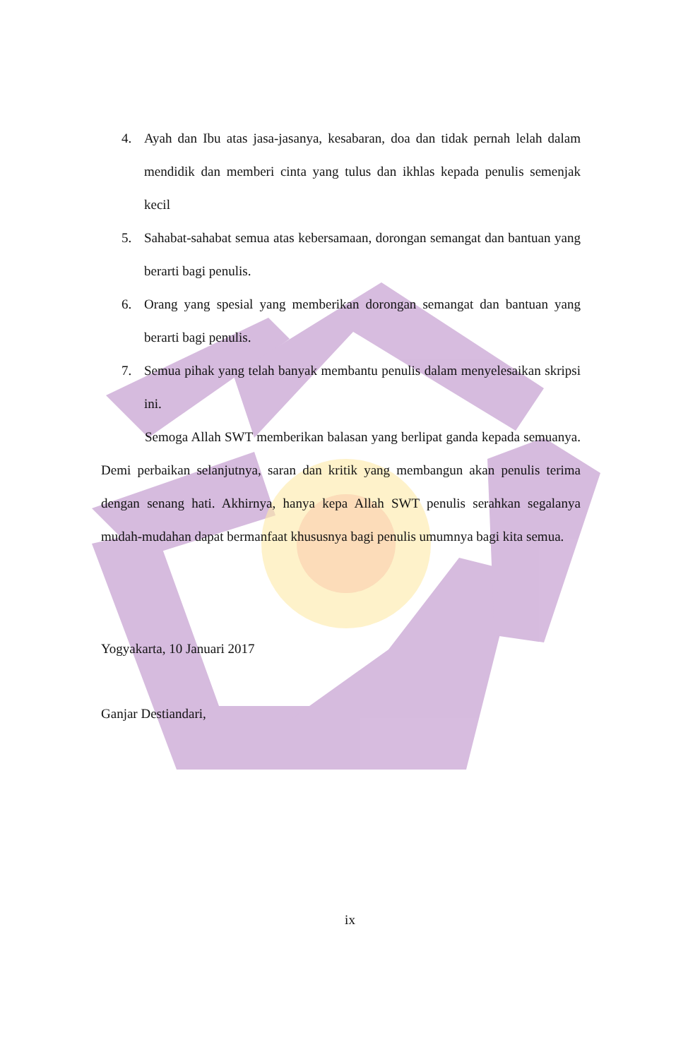4. Ayah dan Ibu atas jasa-jasanya, kesabaran, doa dan tidak pernah lelah dalam mendidik dan memberi cinta yang tulus dan ikhlas kepada penulis semenjak kecil
5. Sahabat-sahabat semua atas kebersamaan, dorongan semangat dan bantuan yang berarti bagi penulis.
6. Orang yang spesial yang memberikan dorongan semangat dan bantuan yang berarti bagi penulis.
7. Semua pihak yang telah banyak membantu penulis dalam menyelesaikan skripsi ini.
Semoga Allah SWT memberikan balasan yang berlipat ganda kepada semuanya. Demi perbaikan selanjutnya, saran dan kritik yang membangun akan penulis terima dengan senang hati. Akhirnya, hanya kepa Allah SWT penulis serahkan segalanya mudah-mudahan dapat bermanfaat khususnya bagi penulis umumnya bagi kita semua.
Yogyakarta, 10 Januari 2017
Ganjar Destiandari,
ix